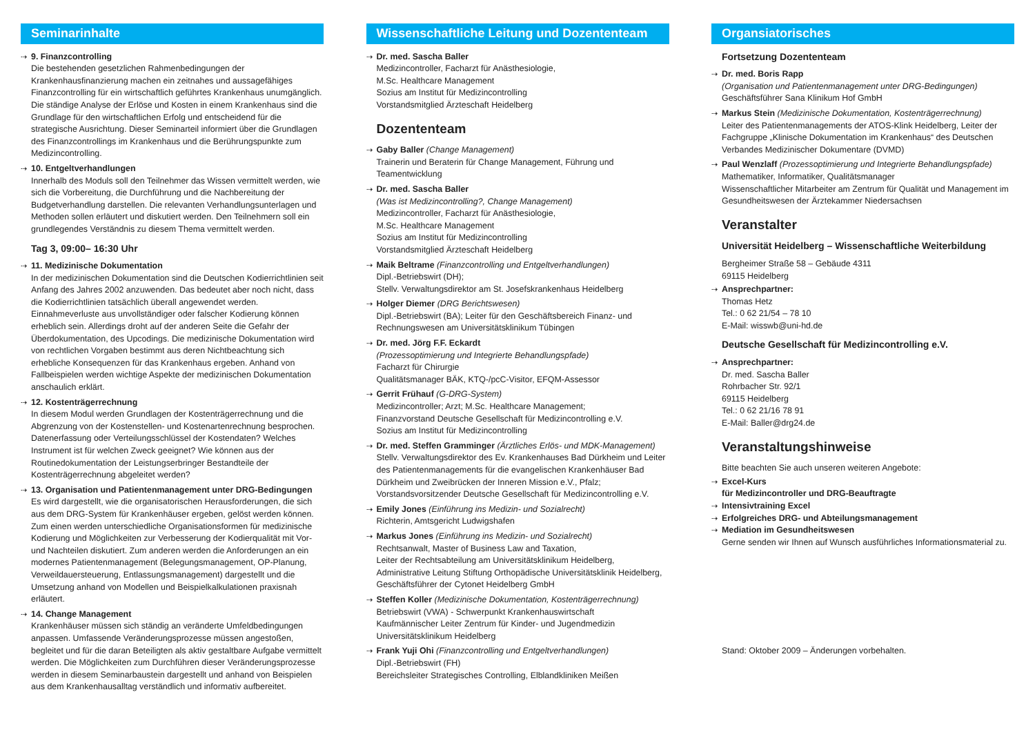Seminarinhalte
9. Finanzcontrolling
Die bestehenden gesetzlichen Rahmenbedingungen der Krankenhausfinanzierung machen ein zeitnahes und aussagefähiges Finanzcontrolling für ein wirtschaftlich geführtes Krankenhaus unumgänglich. Die ständige Analyse der Erlöse und Kosten in einem Krankenhaus sind die Grundlage für den wirtschaftlichen Erfolg und entscheidend für die strategische Ausrichtung. Dieser Seminarteil informiert über die Grundlagen des Finanzcontrollings im Krankenhaus und die Berührungspunkte zum Medizincontrolling.
10. Entgeltverhandlungen
Innerhalb des Moduls soll den Teilnehmer das Wissen vermittelt werden, wie sich die Vorbereitung, die Durchführung und die Nachbereitung der Budgetverhandlung darstellen. Die relevanten Verhandlungsunterlagen und Methoden sollen erläutert und diskutiert werden. Den Teilnehmern soll ein grundlegendes Verständnis zu diesem Thema vermittelt werden.
Tag 3, 09:00– 16:30 Uhr
11. Medizinische Dokumentation
In der medizinischen Dokumentation sind die Deutschen Kodierrichtlinien seit Anfang des Jahres 2002 anzuwenden. Das bedeutet aber noch nicht, dass die Kodierrichtlinien tatsächlich überall angewendet werden. Einnahmeverluste aus unvollständiger oder falscher Kodierung können erheblich sein. Allerdings droht auf der anderen Seite die Gefahr der Überdokumentation, des Upcodings. Die medizinische Dokumentation wird von rechtlichen Vorgaben bestimmt aus deren Nichtbeachtung sich erhebliche Konsequenzen für das Krankenhaus ergeben. Anhand von Fallbeispielen werden wichtige Aspekte der medizinischen Dokumentation anschaulich erklärt.
12. Kostenträgerrechnung
In diesem Modul werden Grundlagen der Kostenträgerrechnung und die Abgrenzung von der Kostenstellen- und Kostenartenrechnung besprochen. Datenerfassung oder Verteilungsschlüssel der Kostendaten? Welches Instrument ist für welchen Zweck geeignet? Wie können aus der Routinedokumentation der Leistungserbringer Bestandteile der Kostenträgerrechnung abgeleitet werden?
13. Organisation und Patientenmanagement unter DRG-Bedingungen
Es wird dargestellt, wie die organisatorischen Herausforderungen, die sich aus dem DRG-System für Krankenhäuser ergeben, gelöst werden können. Zum einen werden unterschiedliche Organisationsformen für medizinische Kodierung und Möglichkeiten zur Verbesserung der Kodierqualität mit Vor- und Nachteilen diskutiert. Zum anderen werden die Anforderungen an ein modernes Patientenmanagement (Belegungsmanagement, OP-Planung, Verweildauersteuerung, Entlassungsmanagement) dargestellt und die Umsetzung anhand von Modellen und Beispielkalkulationen praxisnah erläutert.
14. Change Management
Krankenhäuser müssen sich ständig an veränderte Umfeldbedingungen anpassen. Umfassende Veränderungsprozesse müssen angestoßen, begleitet und für die daran Beteiligten als aktiv gestaltbare Aufgabe vermittelt werden. Die Möglichkeiten zum Durchführen dieser Veränderungsprozesse werden in diesem Seminarbaustein dargestellt und anhand von Beispielen aus dem Krankenhausalltag verständlich und informativ aufbereitet.
Wissenschaftliche Leitung und Dozententeam
Dr. med. Sascha Baller
Medizincontroller, Facharzt für Anästhesiologie,
M.Sc. Healthcare Management
Sozius am Institut für Medizincontrolling
Vorstandsmitglied Ärzteschaft Heidelberg
Dozententeam
Gaby Baller (Change Management)
Trainerin und Beraterin für Change Management, Führung und Teamentwicklung
Dr. med. Sascha Baller
(Was ist Medizincontrolling?, Change Management)
Medizincontroller, Facharzt für Anästhesiologie,
M.Sc. Healthcare Management
Sozius am Institut für Medizincontrolling
Vorstandsmitglied Ärzteschaft Heidelberg
Maik Beltrame (Finanzcontrolling und Entgeltverhandlungen)
Dipl.-Betriebswirt (DH);
Stellv. Verwaltungsdirektor am St. Josefskrankenhaus Heidelberg
Holger Diemer (DRG Berichtswesen)
Dipl.-Betriebswirt (BA); Leiter für den Geschäftsbereich Finanz- und Rechnungswesen am Universitätsklinikum Tübingen
Dr. med. Jörg F.F. Eckardt
(Prozessoptimierung und Integrierte Behandlungspfade)
Facharzt für Chirurgie
Qualitätsmanager BÄK, KTQ-/pcC-Visitor, EFQM-Assessor
Gerrit Frühauf (G-DRG-System)
Medizincontroller; Arzt; M.Sc. Healthcare Management;
Finanzvorstand Deutsche Gesellschaft für Medizincontrolling e.V.
Sozius am Institut für Medizincontrolling
Dr. med. Steffen Gramminger (Ärztliches Erlös- und MDK-Management)
Stellv. Verwaltungsdirektor des Ev. Krankenhauses Bad Dürkheim und Leiter des Patientenmanagements für die evangelischen Krankenhäuser Bad Dürkheim und Zweibrücken der Inneren Mission e.V., Pfalz;
Vorstandsvorsitzender Deutsche Gesellschaft für Medizincontrolling e.V.
Emily Jones (Einführung ins Medizin- und Sozialrecht)
Richterin, Amtsgericht Ludwigshafen
Markus Jones (Einführung ins Medizin- und Sozialrecht)
Rechtsanwalt, Master of Business Law and Taxation,
Leiter der Rechtsabteilung am Universitätsklinikum Heidelberg, Administrative Leitung Stiftung Orthopädische Universitätsklinik Heidelberg,
Geschäftsführer der Cytonet Heidelberg GmbH
Steffen Koller (Medizinische Dokumentation, Kostenträgerrechnung)
Betriebswirt (VWA) - Schwerpunkt Krankenhauswirtschaft
Kaufmännischer Leiter Zentrum für Kinder- und Jugendmedizin
Universitätsklinikum Heidelberg
Frank Yuji Ohi (Finanzcontrolling und Entgeltverhandlungen)
Dipl.-Betriebswirt (FH)
Bereichsleiter Strategisches Controlling, Elblandkliniken Meißen
Organsiatorisches
Fortsetzung Dozententeam
Dr. med. Boris Rapp
(Organisation und Patientenmanagement unter DRG-Bedingungen)
Geschäftsführer Sana Klinikum Hof GmbH
Markus Stein (Medizinische Dokumentation, Kostenträgerrechnung)
Leiter des Patientenmanagements der ATOS-Klink Heidelberg, Leiter der Fachgruppe „Klinische Dokumentation im Krankenhaus“ des Deutschen Verbandes Medizinischer Dokumentare (DVMD)
Paul Wenzlaff (Prozessoptimierung und Integrierte Behandlungspfade)
Mathematiker, Informatiker, Qualitätsmanager
Wissenschaftlicher Mitarbeiter am Zentrum für Qualität und Management im Gesundheitswesen der Ärztekammer Niedersachsen
Veranstalter
Universität Heidelberg – Wissenschaftliche Weiterbildung
Bergheimer Straße 58 – Gebäude 4311
69115 Heidelberg
Ansprechpartner:
Thomas Hetz
Tel.: 0 62 21/54 – 78 10
E-Mail: wisswb@uni-hd.de
Deutsche Gesellschaft für Medizincontrolling e.V.
Ansprechpartner:
Dr. med. Sascha Baller
Rohrbacher Str. 92/1
69115 Heidelberg
Tel.: 0 62 21/16 78 91
E-Mail: Baller@drg24.de
Veranstaltungshinweise
Bitte beachten Sie auch unseren weiteren Angebote:
Excel-Kurs
für Medizincontroller und DRG-Beauftragte
Intensivtraining Excel
Erfolgreiches DRG- und Abteilungsmanagement
Mediation im Gesundheitswesen
Gerne senden wir Ihnen auf Wunsch ausführliches Informationsmaterial zu.
Stand: Oktober 2009 – Änderungen vorbehalten.